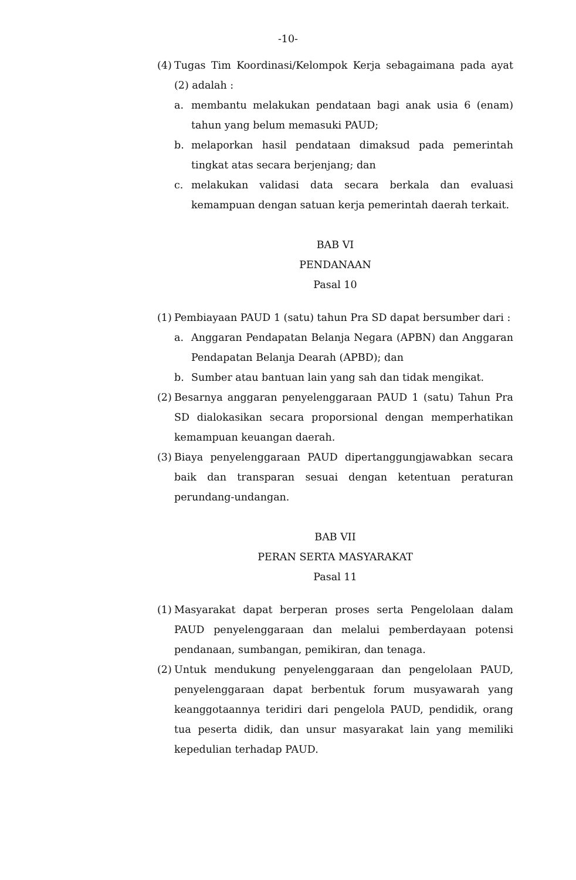-10-
(4)
Tugas Tim Koordinasi/Kelompok Kerja sebagaimana pada ayat (2) adalah :
a. membantu melakukan pendataan bagi anak usia 6 (enam) tahun yang belum memasuki PAUD;
b. melaporkan hasil pendataan dimaksud pada pemerintah tingkat atas secara berjenjang; dan
c. melakukan validasi data secara berkala dan evaluasi kemampuan dengan satuan kerja pemerintah daerah terkait.
BAB VI
PENDANAAN
Pasal 10
(1)
Pembiayaan PAUD 1 (satu) tahun Pra SD dapat bersumber dari :
a. Anggaran Pendapatan Belanja Negara (APBN) dan Anggaran Pendapatan Belanja Dearah (APBD); dan
b. Sumber atau bantuan lain yang sah dan tidak mengikat.
(2)
Besarnya anggaran penyelenggaraan PAUD 1 (satu) Tahun Pra SD dialokasikan secara proporsional dengan memperhatikan kemampuan keuangan daerah.
(3)
Biaya penyelenggaraan PAUD dipertanggungjawabkan secara baik dan transparan sesuai dengan ketentuan peraturan perundang-undangan.
BAB VII
PERAN SERTA MASYARAKAT
Pasal 11
(1)
Masyarakat dapat berperan proses serta Pengelolaan dalam PAUD penyelenggaraan dan melalui pemberdayaan potensi pendanaan, sumbangan, pemikiran, dan tenaga.
(2)
Untuk mendukung penyelenggaraan dan pengelolaan PAUD, penyelenggaraan dapat berbentuk forum musyawarah yang keanggotaannya teridiri dari pengelola PAUD, pendidik, orang tua peserta didik, dan unsur masyarakat lain yang memiliki kepedulian terhadap PAUD.